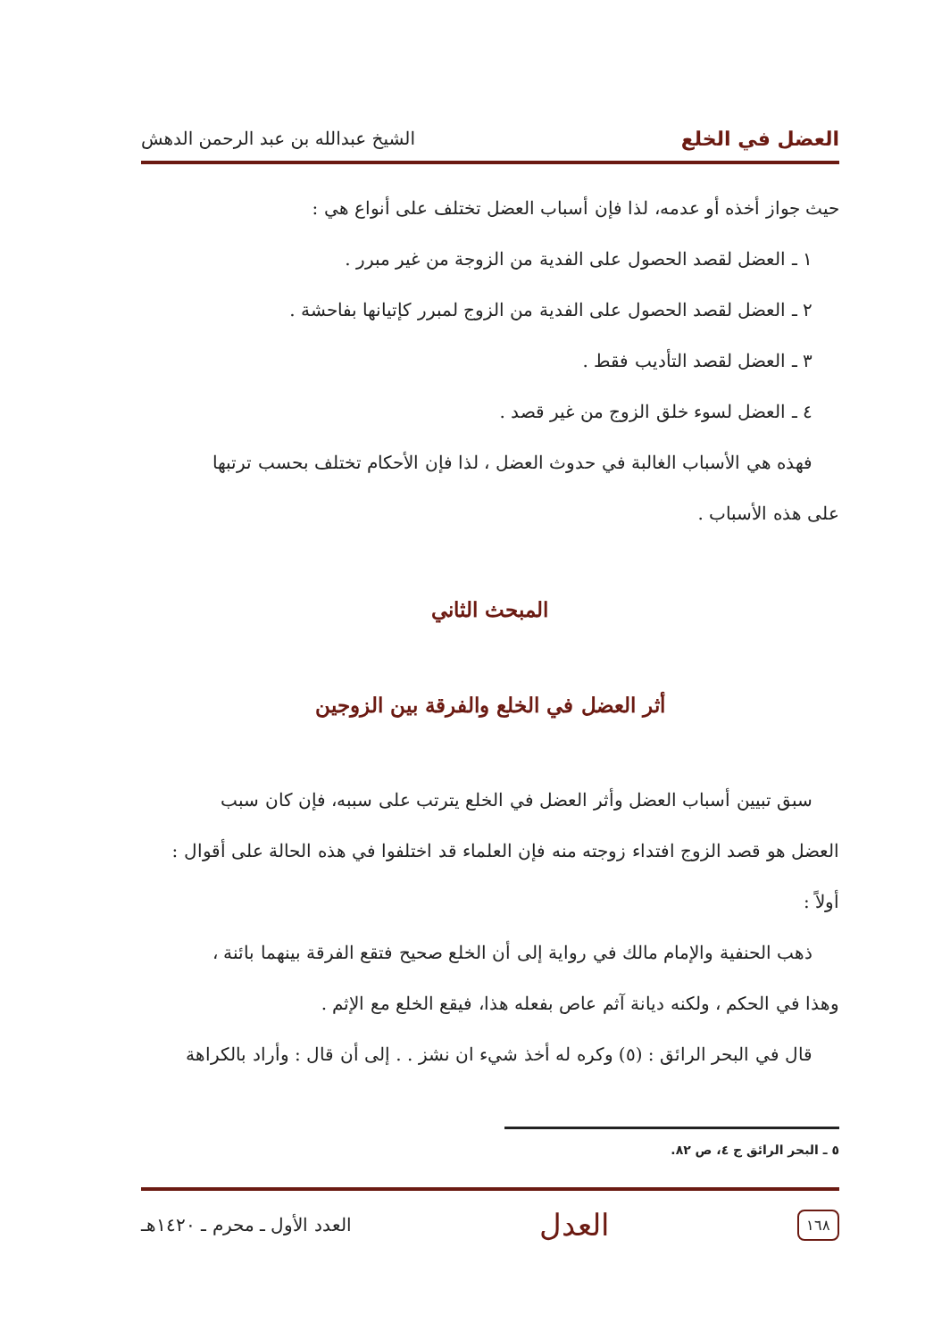العضل في الخلع الشيخ عبدالله بن عبد الرحمن الدهش
حيث جواز أخذه أو عدمه، لذا فإن أسباب العضل تختلف على أنواع هي :
١ ـ العضل لقصد الحصول على الفدية من الزوجة من غير مبرر .
٢ ـ العضل لقصد الحصول على الفدية من الزوج لمبرر كإتيانها بفاحشة .
٣ ـ العضل لقصد التأديب فقط .
٤ ـ العضل لسوء خلق الزوج من غير قصد .
فهذه هي الأسباب الغالبة في حدوث العضل ، لذا فإن الأحكام تختلف بحسب ترتبها
على هذه الأسباب .
المبحث الثاني
أثر العضل في الخلع والفرقة بين الزوجين
سبق تبيين أسباب العضل وأثر العضل في الخلع يترتب على سببه، فإن كان سبب
العضل هو قصد الزوج افتداء زوجته منه فإن العلماء قد اختلفوا في هذه الحالة على أقوال :
أولاً :
ذهب الحنفية والإمام مالك في رواية إلى أن الخلع صحيح فتقع الفرقة بينهما بائنة ،
وهذا في الحكم ، ولكنه ديانة آثم عاص بفعله هذا، فيقع الخلع مع الإثم .
قال في البحر الرائق : (٥) وكره له أخذ شيء ان نشز . . إلى أن قال : وأراد بالكراهة
٥ ـ البحر الرائق ج ٤، ص ٨٢.
١٦٨ العدل العدد الأول ـ محرم ـ ١٤٢٠هـ